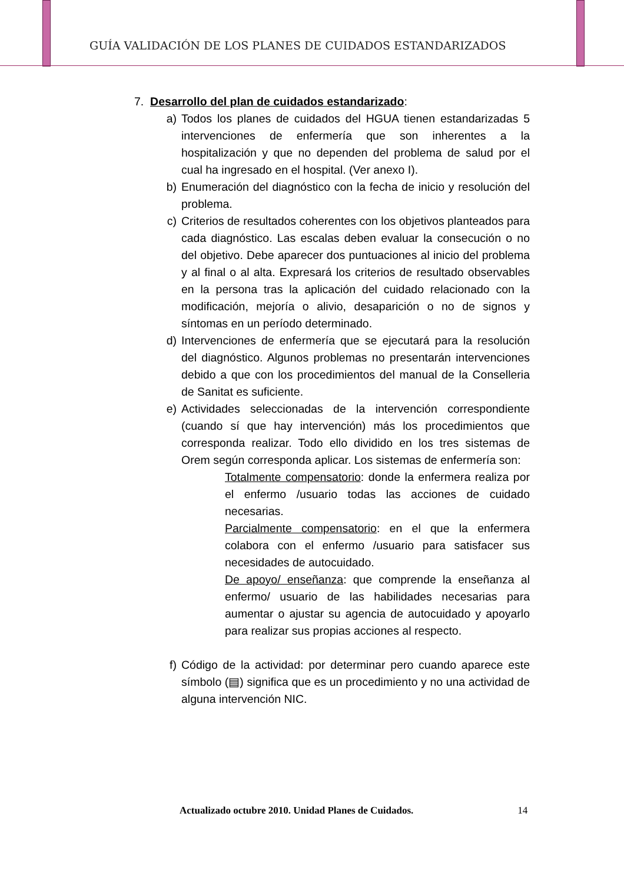GUÍA VALIDACIÓN DE LOS PLANES DE CUIDADOS ESTANDARIZADOS
7. Desarrollo del plan de cuidados estandarizado:
a) Todos los planes de cuidados del HGUA tienen estandarizadas 5 intervenciones de enfermería que son inherentes a la hospitalización y que no dependen del problema de salud por el cual ha ingresado en el hospital. (Ver anexo I).
b) Enumeración del diagnóstico con la fecha de inicio y resolución del problema.
c) Criterios de resultados coherentes con los objetivos planteados para cada diagnóstico. Las escalas deben evaluar la consecución o no del objetivo. Debe aparecer dos puntuaciones al inicio del problema y al final o al alta. Expresará los criterios de resultado observables en la persona tras la aplicación del cuidado relacionado con la modificación, mejoría o alivio, desaparición o no de signos y síntomas en un período determinado.
d) Intervenciones de enfermería que se ejecutará para la resolución del diagnóstico. Algunos problemas no presentarán intervenciones debido a que con los procedimientos del manual de la Conselleria de Sanitat es suficiente.
e) Actividades seleccionadas de la intervención correspondiente (cuando sí que hay intervención) más los procedimientos que corresponda realizar. Todo ello dividido en los tres sistemas de Orem según corresponda aplicar. Los sistemas de enfermería son:
Totalmente compensatorio: donde la enfermera realiza por el enfermo /usuario todas las acciones de cuidado necesarias.
Parcialmente compensatorio: en el que la enfermera colabora con el enfermo /usuario para satisfacer sus necesidades de autocuidado.
De apoyo/ enseñanza: que comprende la enseñanza al enfermo/ usuario de las habilidades necesarias para aumentar o ajustar su agencia de autocuidado y apoyarlo para realizar sus propias acciones al respecto.
f) Código de la actividad: por determinar pero cuando aparece este símbolo (▤) significa que es un procedimiento y no una actividad de alguna intervención NIC.
Actualizado octubre 2010. Unidad Planes de Cuidados. 14